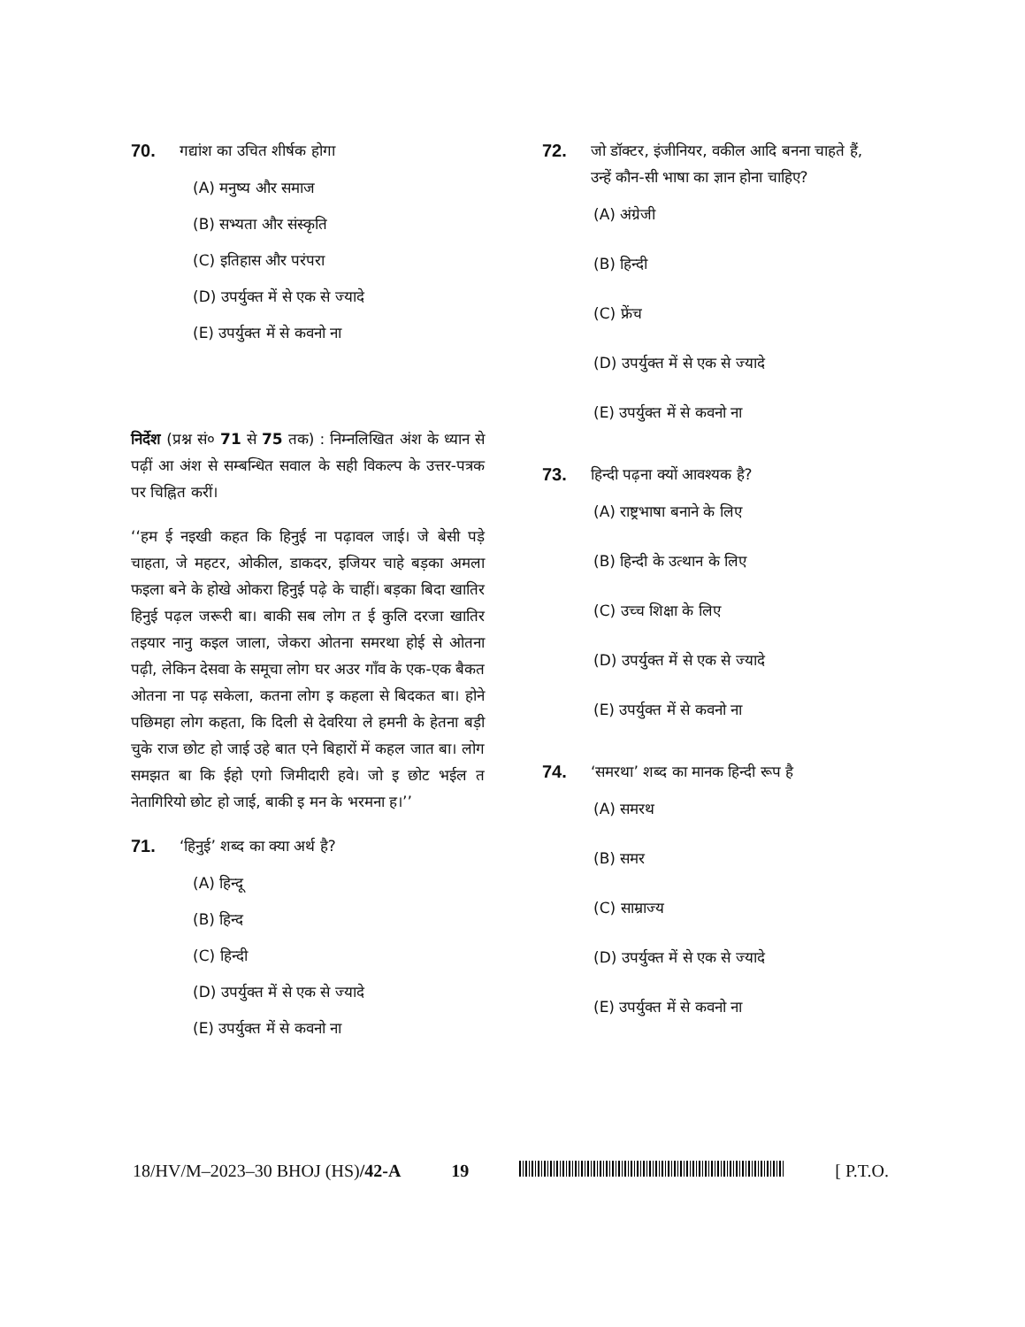70. गद्यांश का उचित शीर्षक होगा
(A) मनुष्य और समाज
(B) सभ्यता और संस्कृति
(C) इतिहास और परंपरा
(D) उपर्युक्त में से एक से ज्यादे
(E) उपर्युक्त में से कवनो ना
निर्देश (प्रश्न सं० 71 से 75 तक) : निम्नलिखित अंश के ध्यान से पढ़ीं आ अंश से सम्बन्धित सवाल के सही विकल्प के उत्तर-पत्रक पर चिह्नित करीं।
‘‘हम ई नइखी कहत कि हिनुई ना पढ़ावल जाई। जे बेसी पड़े चाहता, जे महटर, ओकील, डाकदर, इजियर चाहे बड़का अमला फइला बने के होखे ओकरा हिनुई पढ़े के चाहीं। बड़का बिदा खातिर हिनुई पढ़ल जरूरी बा। बाकी सब लोग त ई कुलि दरजा खातिर तइयार नानु कइल जाला, जेकरा ओतना समरथा होई से ओतना पढ़ी, लेकिन देसवा के समूचा लोग घर अउर गाँव के एक-एक बैकत ओतना ना पढ़ सकेला, कतना लोग इ कहला से बिदकत बा। होने पछिमहा लोग कहता, कि दिली से देवरिया ले हमनी के हेतना बड़ी चुके राज छोट हो जाई उहे बात एने बिहारों में कहल जात बा। लोग समझत बा कि ईहो एगो जिमीदारी हवे। जो इ छोट भईल त नेतागिरियो छोट हो जाई, बाकी इ मन के भरमना ह।’’
71. ‘हिनुई’ शब्द का क्या अर्थ है?
(A) हिन्दू
(B) हिन्द
(C) हिन्दी
(D) उपर्युक्त में से एक से ज्यादे
(E) उपर्युक्त में से कवनो ना
72. जो डॉक्टर, इंजीनियर, वकील आदि बनना चाहते हैं, उन्हें कौन-सी भाषा का ज्ञान होना चाहिए?
(A) अंग्रेजी
(B) हिन्दी
(C) फ्रेंच
(D) उपर्युक्त में से एक से ज्यादे
(E) उपर्युक्त में से कवनो ना
73. हिन्दी पढ़ना क्यों आवश्यक है?
(A) राष्ट्रभाषा बनाने के लिए
(B) हिन्दी के उत्थान के लिए
(C) उच्च शिक्षा के लिए
(D) उपर्युक्त में से एक से ज्यादे
(E) उपर्युक्त में से कवनो ना
74. ‘समरथा’ शब्द का मानक हिन्दी रूप है
(A) समरथ
(B) समर
(C) साम्राज्य
(D) उपर्युक्त में से एक से ज्यादे
(E) उपर्युक्त में से कवनो ना
18/HV/M–2023–30 BHOJ (HS)/42-A 19 [ P.T.O.